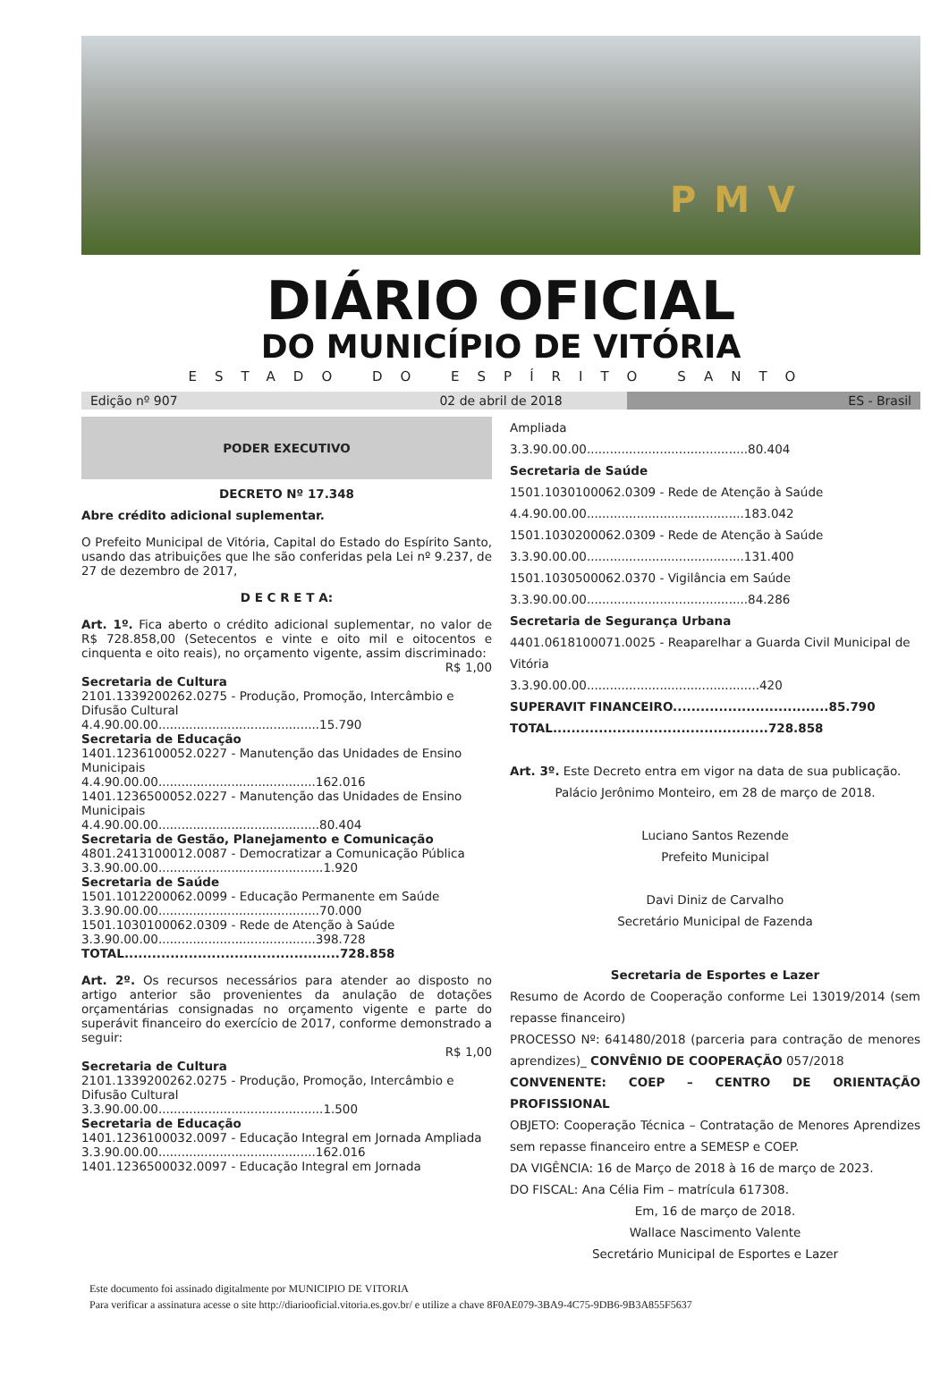PMV
DIÁRIO OFICIAL
DO MUNICÍPIO DE VITÓRIA
ESTADO DO ESPÍRITO SANTO
Edição nº 907 02 de abril de 2018 ES - Brasil
PODER EXECUTIVO
DECRETO Nº 17.348
Abre crédito adicional suplementar.
O Prefeito Municipal de Vitória, Capital do Estado do Espírito Santo, usando das atribuições que lhe são conferidas pela Lei nº 9.237, de 27 de dezembro de 2017,
D E C R E T A:
Art. 1º. Fica aberto o crédito adicional suplementar, no valor de R$ 728.858,00 (Setecentos e vinte e oito mil e oitocentos e cinquenta e oito reais), no orçamento vigente, assim discriminado:
R$ 1,00
Secretaria de Cultura
2101.1339200262.0275 - Produção, Promoção, Intercâmbio e Difusão Cultural
4.4.90.00.00..........................................15.790
Secretaria de Educação
1401.1236100052.0227 - Manutenção das Unidades de Ensino Municipais
4.4.90.00.00.........................................162.016
1401.1236500052.0227 - Manutenção das Unidades de Ensino Municipais
4.4.90.00.00..........................................80.404
Secretaria de Gestão, Planejamento e Comunicação
4801.2413100012.0087 - Democratizar a Comunicação Pública
3.3.90.00.00...........................................1.920
Secretaria de Saúde
1501.1012200062.0099 - Educação Permanente em Saúde
3.3.90.00.00..........................................70.000
1501.1030100062.0309 - Rede de Atenção à Saúde
3.3.90.00.00.........................................398.728
TOTAL...............................................728.858
Art. 2º. Os recursos necessários para atender ao disposto no artigo anterior são provenientes da anulação de dotações orçamentárias consignadas no orçamento vigente e parte do superávit financeiro do exercício de 2017, conforme demonstrado a seguir:
R$ 1,00
Secretaria de Cultura
2101.1339200262.0275 - Produção, Promoção, Intercâmbio e Difusão Cultural
3.3.90.00.00...........................................1.500
Secretaria de Educação
1401.1236100032.0097 - Educação Integral em Jornada Ampliada
3.3.90.00.00.........................................162.016
1401.1236500032.0097 - Educação Integral em Jornada
Ampliada
3.3.90.00.00..........................................80.404
Secretaria de Saúde
1501.1030100062.0309 - Rede de Atenção à Saúde
4.4.90.00.00.........................................183.042
1501.1030200062.0309 - Rede de Atenção à Saúde
3.3.90.00.00.........................................131.400
1501.1030500062.0370 - Vigilância em Saúde
3.3.90.00.00..........................................84.286
Secretaria de Segurança Urbana
4401.0618100071.0025 - Reaparelhar a Guarda Civil Municipal de Vitória
3.3.90.00.00.............................................420
SUPERAVIT FINANCEIRO..................................85.790
TOTAL...............................................728.858
Art. 3º. Este Decreto entra em vigor na data de sua publicação.
Palácio Jerônimo Monteiro, em 28 de março de 2018.
Luciano Santos Rezende
Prefeito Municipal
Davi Diniz de Carvalho
Secretário Municipal de Fazenda
Secretaria de Esportes e Lazer
Resumo de Acordo de Cooperação conforme Lei 13019/2014 (sem repasse financeiro)
PROCESSO Nº: 641480/2018 (parceria para contração de menores aprendizes)_ CONVÊNIO DE COOPERAÇÃO 057/2018
CONVENENTE: COEP – CENTRO DE ORIENTAÇÃO PROFISSIONAL
OBJETO: Cooperação Técnica – Contratação de Menores Aprendizes sem repasse financeiro entre a SEMESP e COEP.
DA VIGÊNCIA: 16 de Março de 2018 à 16 de março de 2023.
DO FISCAL: Ana Célia Fim – matrícula 617308.
Em, 16 de março de 2018.
Wallace Nascimento Valente
Secretário Municipal de Esportes e Lazer
Este documento foi assinado digitalmente por MUNICIPIO DE VITORIA
Para verificar a assinatura acesse o site http://diariooficial.vitoria.es.gov.br/ e utilize a chave 8F0AE079-3BA9-4C75-9DB6-9B3A855F5637